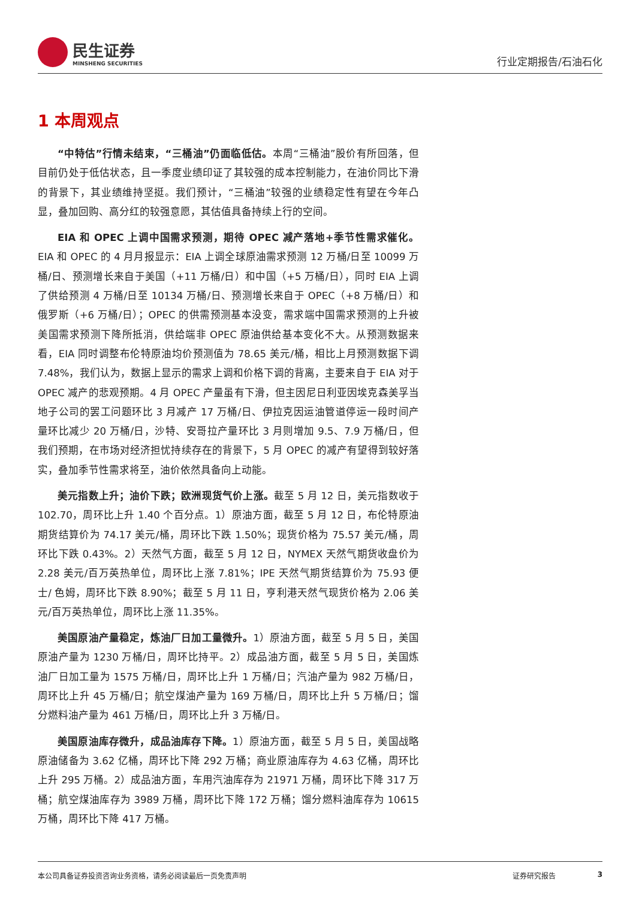民生证券
MINSHENG SECURITIES
行业定期报告/石油石化
1 本周观点
“中特估”行情未结束，“三桶油”仍面临低估。本周“三桶油”股价有所回落，但目前仍处于低估状态，且一季度业绩印证了其较强的成本控制能力，在油价同比下滑的背景下，其业绩维持坚挺。我们预计，“三桶油”较强的业绩稳定性有望在今年凸显，叠加回购、高分红的较强意愿，其估值具备持续上行的空间。
EIA 和 OPEC 上调中国需求预测，期待 OPEC 减产落地+季节性需求催化。EIA 和 OPEC 的 4 月月报显示：EIA 上调全球原油需求预测 12 万桶/日至 10099 万桶/日、预测增长来自于美国（+11 万桶/日）和中国（+5 万桶/日），同时 EIA 上调了供给预测 4 万桶/日至 10134 万桶/日、预测增长来自于 OPEC（+8 万桶/日）和俄罗斯（+6 万桶/日）；OPEC 的供需预测基本没变，需求端中国需求预测的上升被美国需求预测下降所抵消，供给端非 OPEC 原油供给基本变化不大。从预测数据来看，EIA 同时调整布伦特原油均价预测值为 78.65 美元/桶，相比上月预测数据下调 7.48%，我们认为，数据上显示的需求上调和价格下调的背离，主要来自于 EIA 对于 OPEC 减产的悲观预期。4 月 OPEC 产量虽有下滑，但主因尼日利亚因埃克森美孚当地子公司的罢工问题环比 3 月减产 17 万桶/日、伊拉克因运油管道停运一段时间产量环比减少 20 万桶/日，沙特、安哥拉产量环比 3 月则增加 9.5、7.9 万桶/日，但我们预期，在市场对经济担忧持续存在的背景下，5 月 OPEC 的减产有望得到较好落实，叠加季节性需求将至，油价依然具备向上动能。
美元指数上升；油价下跌；欧洲现货气价上涨。截至 5 月 12 日，美元指数收于 102.70，周环比上升 1.40 个百分点。1）原油方面，截至 5 月 12 日，布伦特原油期货结算价为 74.17 美元/桶，周环比下跌 1.50%；现货价格为 75.57 美元/桶，周环比下跌 0.43%。2）天然气方面，截至 5 月 12 日，NYMEX 天然气期货收盘价为 2.28 美元/百万英热单位，周环比上涨 7.81%；IPE 天然气期货结算价为 75.93 便士/ 色姆，周环比下跌 8.90%；截至 5 月 11 日，亨利港天然气现货价格为 2.06 美元/百万英热单位，周环比上涨 11.35%。
美国原油产量稳定，炼油厂日加工量微升。1）原油方面，截至 5 月 5 日，美国原油产量为 1230 万桶/日，周环比持平。2）成品油方面，截至 5 月 5 日，美国炼油厂日加工量为 1575 万桶/日，周环比上升 1 万桶/日；汽油产量为 982 万桶/日，周环比上升 45 万桶/日；航空煤油产量为 169 万桶/日，周环比上升 5 万桶/日；馏分燃料油产量为 461 万桶/日，周环比上升 3 万桶/日。
美国原油库存微升，成品油库存下降。1）原油方面，截至 5 月 5 日，美国战略原油储备为 3.62 亿桶，周环比下降 292 万桶；商业原油库存为 4.63 亿桶，周环比上升 295 万桶。2）成品油方面，车用汽油库存为 21971 万桶，周环比下降 317 万桶；航空煤油库存为 3989 万桶，周环比下降 172 万桶；馏分燃料油库存为 10615 万桶，周环比下降 417 万桶。
本公司具备证券投资咨询业务资格，请务必阅读最后一页免责声明 证券研究报告 3